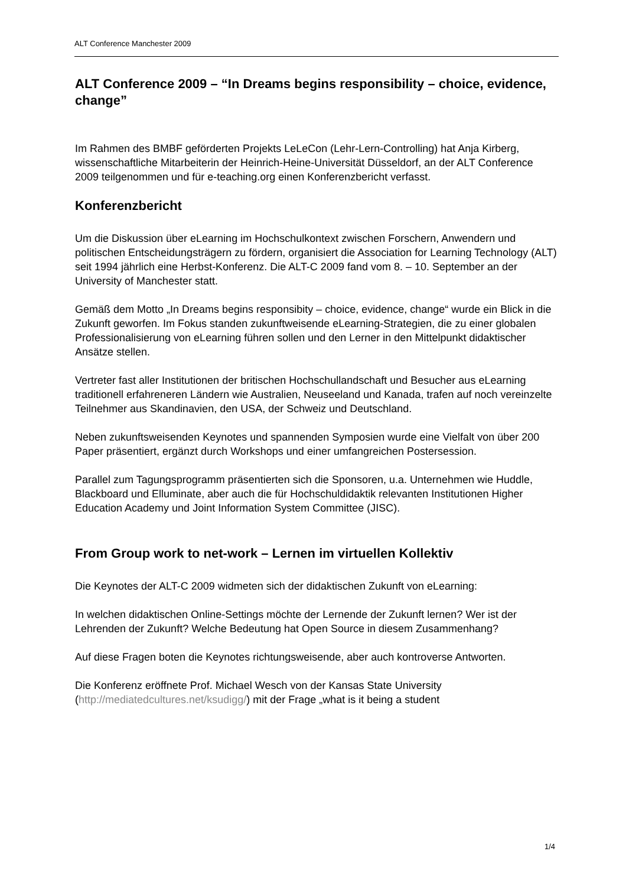ALT Conference Manchester 2009
ALT Conference 2009 – “In Dreams begins responsibility – choice, evidence, change”
Im Rahmen des BMBF geförderten Projekts LeLeCon (Lehr-Lern-Controlling) hat Anja Kirberg, wissenschaftliche Mitarbeiterin der Heinrich-Heine-Universität Düsseldorf, an der ALT Conference 2009 teilgenommen und für e-teaching.org einen Konferenzbericht verfasst.
Konferenzbericht
Um die Diskussion über eLearning im Hochschulkontext zwischen Forschern, Anwendern und politischen Entscheidungsträgern zu fördern, organisiert die Association for Learning Technology (ALT) seit 1994 jährlich eine Herbst-Konferenz. Die ALT-C 2009 fand vom 8. – 10. September an der University of Manchester statt.
Gemäß dem Motto „In Dreams begins responsibity – choice, evidence, change“ wurde ein Blick in die Zukunft geworfen. Im Fokus standen zukunftweisende eLearning-Strategien, die zu einer globalen Professionalisierung von eLearning führen sollen und den Lerner in den Mittelpunkt didaktischer Ansätze stellen.
Vertreter fast aller Institutionen der britischen Hochschullandschaft und Besucher aus eLearning traditionell erfahreneren Ländern wie Australien, Neuseeland und Kanada, trafen auf noch vereinzelte Teilnehmer aus Skandinavien, den USA, der Schweiz und Deutschland.
Neben zukunftsweisenden Keynotes und spannenden Symposien wurde eine Vielfalt von über 200 Paper präsentiert, ergänzt durch Workshops und einer umfangreichen Postersession.
Parallel zum Tagungsprogramm präsentierten sich die Sponsoren, u.a. Unternehmen wie Huddle, Blackboard und Elluminate, aber auch die für Hochschuldidaktik relevanten Institutionen Higher Education Academy und Joint Information System Committee (JISC).
From Group work to net-work – Lernen im virtuellen Kollektiv
Die Keynotes der ALT-C 2009 widmeten sich der didaktischen Zukunft von eLearning:
In welchen didaktischen Online-Settings möchte der Lernende der Zukunft lernen? Wer ist der Lehrenden der Zukunft? Welche Bedeutung hat Open Source in diesem Zusammenhang?
Auf diese Fragen boten die Keynotes richtungsweisende, aber auch kontroverse Antworten.
Die Konferenz eröffnete Prof. Michael Wesch von der Kansas State University (http://mediatedcultures.net/ksudigg/) mit der Frage „what is it being a student
1/4